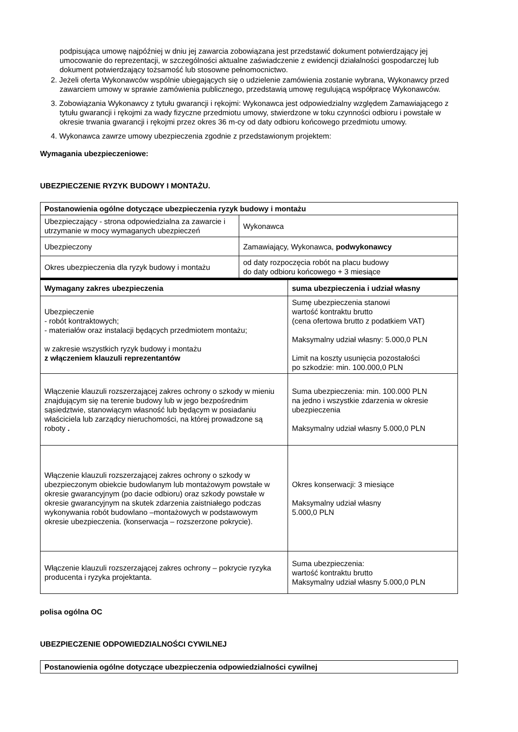podpisująca umowę najpóźniej w dniu jej zawarcia zobowiązana jest przedstawić dokument potwierdzający jej umocowanie do reprezentacji, w szczególności aktualne zaświadczenie z ewidencji działalności gospodarczej lub dokument potwierdzający tożsamość lub stosowne pełnomocnictwo.
2. Jeżeli oferta Wykonawców wspólnie ubiegających się o udzielenie zamówienia zostanie wybrana, Wykonawcy przed zawarciem umowy w sprawie zamówienia publicznego, przedstawią umowę regulującą współpracę Wykonawców.
3. Zobowiązania Wykonawcy z tytułu gwarancji i rękojmi: Wykonawca jest odpowiedzialny względem Zamawiającego z tytułu gwarancji i rękojmi za wady fizyczne przedmiotu umowy, stwierdzone w toku czynności odbioru i powstałe w okresie trwania gwarancji i rękojmi przez okres 36 m-cy od daty odbioru końcowego przedmiotu umowy.
4. Wykonawca zawrze umowy ubezpieczenia zgodnie z przedstawionym projektem:
Wymagania ubezpieczeniowe:
UBEZPIECZENIE RYZYK BUDOWY I MONTAŻU.
| Postanowienia ogólne dotyczące ubezpieczenia ryzyk budowy i montażu | |
| --- | --- |
| Ubezpieczający - strona odpowiedzialna za zawarcie i utrzymanie w mocy wymaganych ubezpieczeń | Wykonawca |
| Ubezpieczony | Zamawiający, Wykonawca, podwykonawcy |
| Okres ubezpieczenia dla ryzyk budowy i montażu | od daty rozpoczęcia robót na placu budowy do daty odbioru końcowego + 3 miesiące |
| Wymagany zakres ubezpieczenia | suma ubezpieczenia i udział własny |
| --- | --- |
| Ubezpieczenie - robót kontraktowych; - materiałów oraz instalacji będących przedmiotem montażu; w zakresie wszystkich ryzyk budowy i montażu z włączeniem klauzuli reprezentantów | Sumę ubezpieczenia stanowi wartość kontraktu brutto (cena ofertowa brutto z podatkiem VAT) Maksymalny udział własny: 5.000,0 PLN Limit na koszty usunięcia pozostałości po szkodzie: min. 100.000,0 PLN |
| Włączenie klauzuli rozszerzającej zakres ochrony o szkody w mieniu znajdującym się na terenie budowy lub w jego bezpośrednim sąsiedztwie, stanowiącym własność lub będącym w posiadaniu właściciela lub zarządcy nieruchomości, na której prowadzone są roboty . | Suma ubezpieczenia: min. 100.000 PLN na jedno i wszystkie zdarzenia w okresie ubezpieczenia Maksymalny udział własny 5.000,0 PLN |
| Włączenie klauzuli rozszerzającej zakres ochrony o szkody w ubezpieczonym obiekcie budowlanym lub montażowym powstałe w okresie gwarancyjnym (po dacie odbioru) oraz szkody powstałe w okresie gwarancyjnym na skutek zdarzenia zaistniałego podczas wykonywania robót budowlano –montażowych w podstawowym okresie ubezpieczenia. (konserwacja – rozszerzone pokrycie). | Okres konserwacji: 3 miesiące Maksymalny udział własny 5.000,0 PLN |
| Włączenie klauzuli rozszerzającej zakres ochrony – pokrycie ryzyka producenta i ryzyka projektanta. | Suma ubezpieczenia: wartość kontraktu brutto Maksymalny udział własny 5.000,0 PLN |
polisa ogólna OC
UBEZPIECZENIE ODPOWIEDZIALNOŚCI CYWILNEJ
| Postanowienia ogólne dotyczące ubezpieczenia odpowiedzialności cywilnej |
| --- |